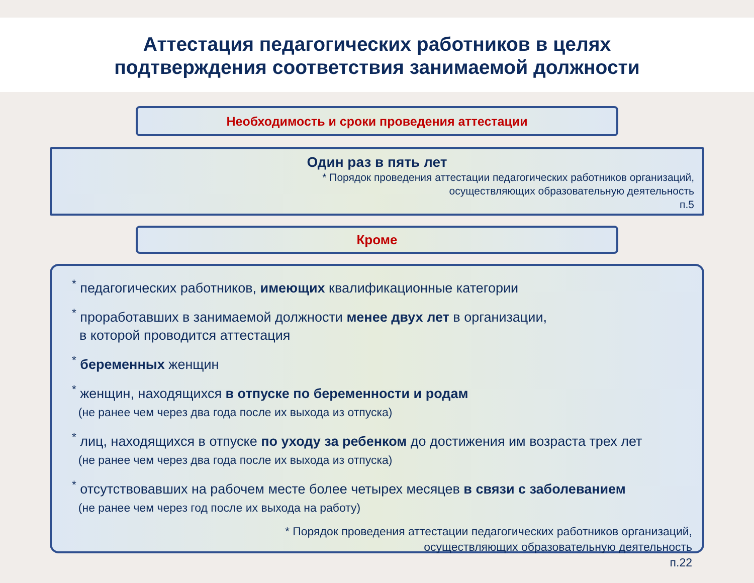Аттестация педагогических работников в целях
подтверждения соответствия занимаемой должности
Необходимость и сроки проведения аттестации
Один раз в пять лет
* Порядок проведения аттестации педагогических работников организаций,
осуществляющих образовательную деятельность
п.5
Кроме
<sup>*</sup> педагогических работников, имеющих квалификационные категории
<sup>*</sup> проработавших в занимаемой должности менее двух лет в организации,
в которой проводится аттестация
<sup>*</sup> беременных женщин
<sup>*</sup> женщин, находящихся в отпуске по беременности и родам
(не ранее чем через два года после их выхода из отпуска)
<sup>*</sup> лиц, находящихся в отпуске по уходу за ребенком до достижения им возраста трех лет
(не ранее чем через два года после их выхода из отпуска)
<sup>*</sup> отсутствовавших на рабочем месте более четырех месяцев в связи с заболеванием
(не ранее чем через год после их выхода на работу)
* Порядок проведения аттестации педагогических работников организаций,
осуществляющих образовательную деятельность
п.22